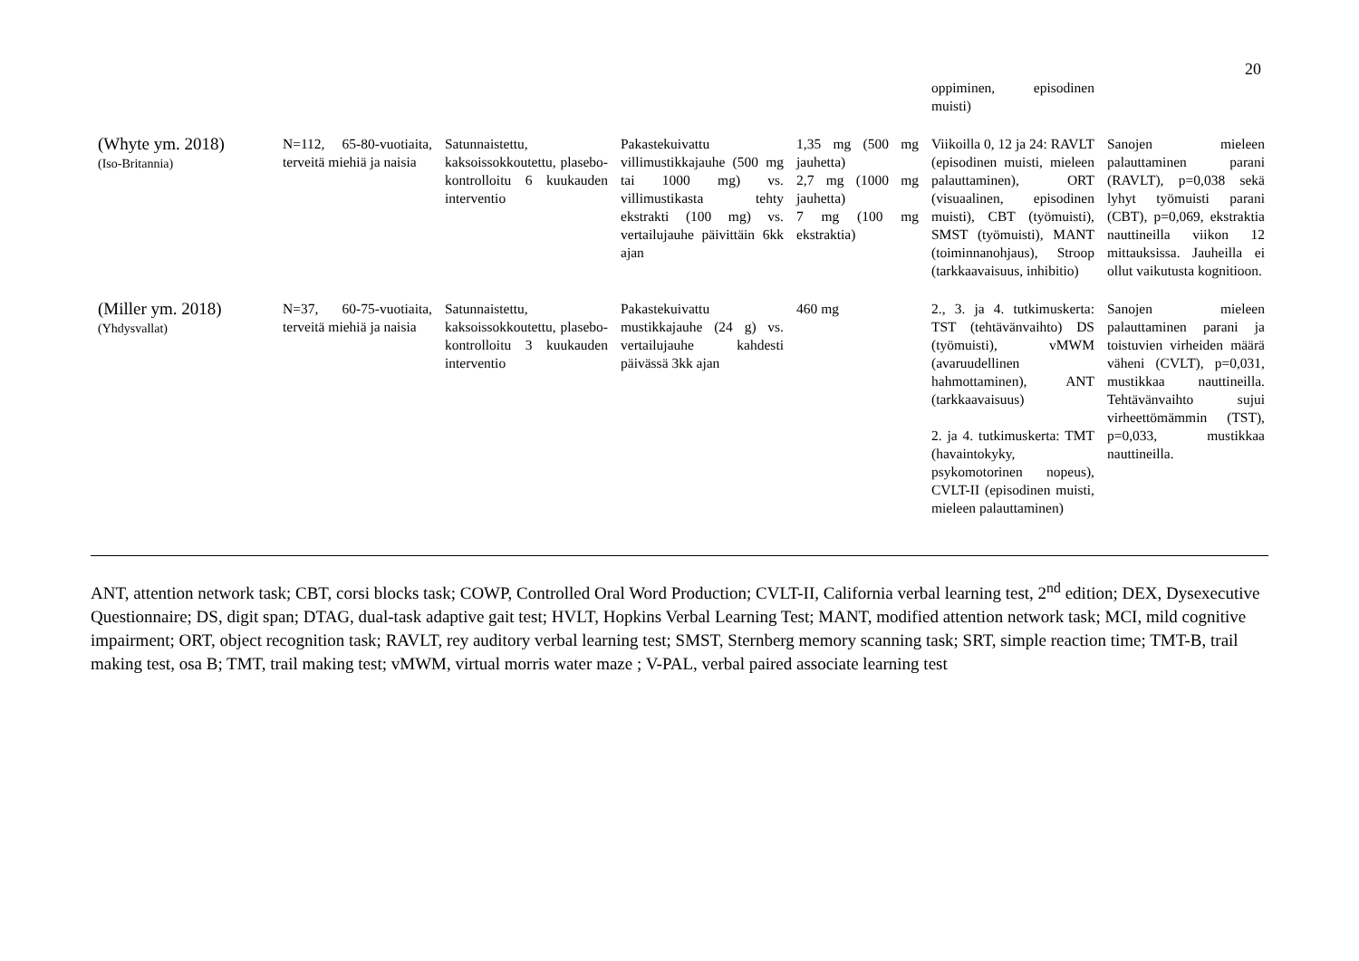20
| | | | | | oppiminen, episodinen muisti) | |
| (Whyte ym. 2018) (Iso-Britannia) | N=112, 65-80-vuotiaita, terveitä miehiä ja naisia | Satunnaistettu, kaksoissokkoutettu, plasebo-kontrolloitu 6 kuukauden interventio | Pakastekuivattu villimustikkajauhe (500 mg tai 1000 mg) vs. villimustikasta tehty ekstrakti (100 mg) vs. vertailujauhe päivittäin 6kk ajan | 1,35 mg (500 mg jauhetta) 2,7 mg (1000 mg jauhetta) 7 mg (100 mg ekstraktia) | Viikoilla 0, 12 ja 24: RAVLT (episodinen muisti, mieleen palauttaminen), ORT (visuaalinen, episodinen muisti), CBT (työmuisti), SMST (työmuisti), MANT (toiminnanohjaus), Stroop (tarkkaavaisuus, inhibitio) | Sanojen mieleen palauttaminen parani (RAVLT), p=0,038 sekä lyhyt työmuisti parani (CBT), p=0,069, ekstraktia nauttineilla viikon 12 mittauksissa. Jauheilla ei ollut vaikutusta kognitioon. |
| (Miller ym. 2018) (Yhdysvallat) | N=37, 60-75-vuotiaita, terveitä miehiä ja naisia | Satunnaistettu, kaksoissokkoutettu, plasebo-kontrolloitu 3 kuukauden interventio | Pakastekuivattu mustikkajauhe (24 g) vs. vertailujauhe kahdesti päivässä 3kk ajan | 460 mg | 2., 3. ja 4. tutkimuskerta: TST (tehtävänvaihto) DS (työmuisti), vMWM (avaruudellinen hahmottaminen), ANT (tarkkaavaisuus) 2. ja 4. tutkimuskerta: TMT (havaintokyky, psykomotorinen nopeus), CVLT-II (episodinen muisti, mieleen palauttaminen) | Sanojen mieleen palauttaminen parani ja toistuvien virheiden määrä väheni (CVLT), p=0,031, mustikkaa nauttineilla. Tehtävänvaihto sujui virheettömämmin (TST), p=0,033, mustikkaa nauttineilla. |
ANT, attention network task; CBT, corsi blocks task; COWP, Controlled Oral Word Production; CVLT-II, California verbal learning test, 2<sup>nd</sup> edition; DEX, Dysexecutive Questionnaire; DS, digit span; DTAG, dual-task adaptive gait test; HVLT, Hopkins Verbal Learning Test; MANT, modified attention network task; MCI, mild cognitive impairment; ORT, object recognition task; RAVLT, rey auditory verbal learning test; SMST, Sternberg memory scanning task; SRT, simple reaction time; TMT-B, trail making test, osa B; TMT, trail making test; vMWM, virtual morris water maze ; V-PAL, verbal paired associate learning test